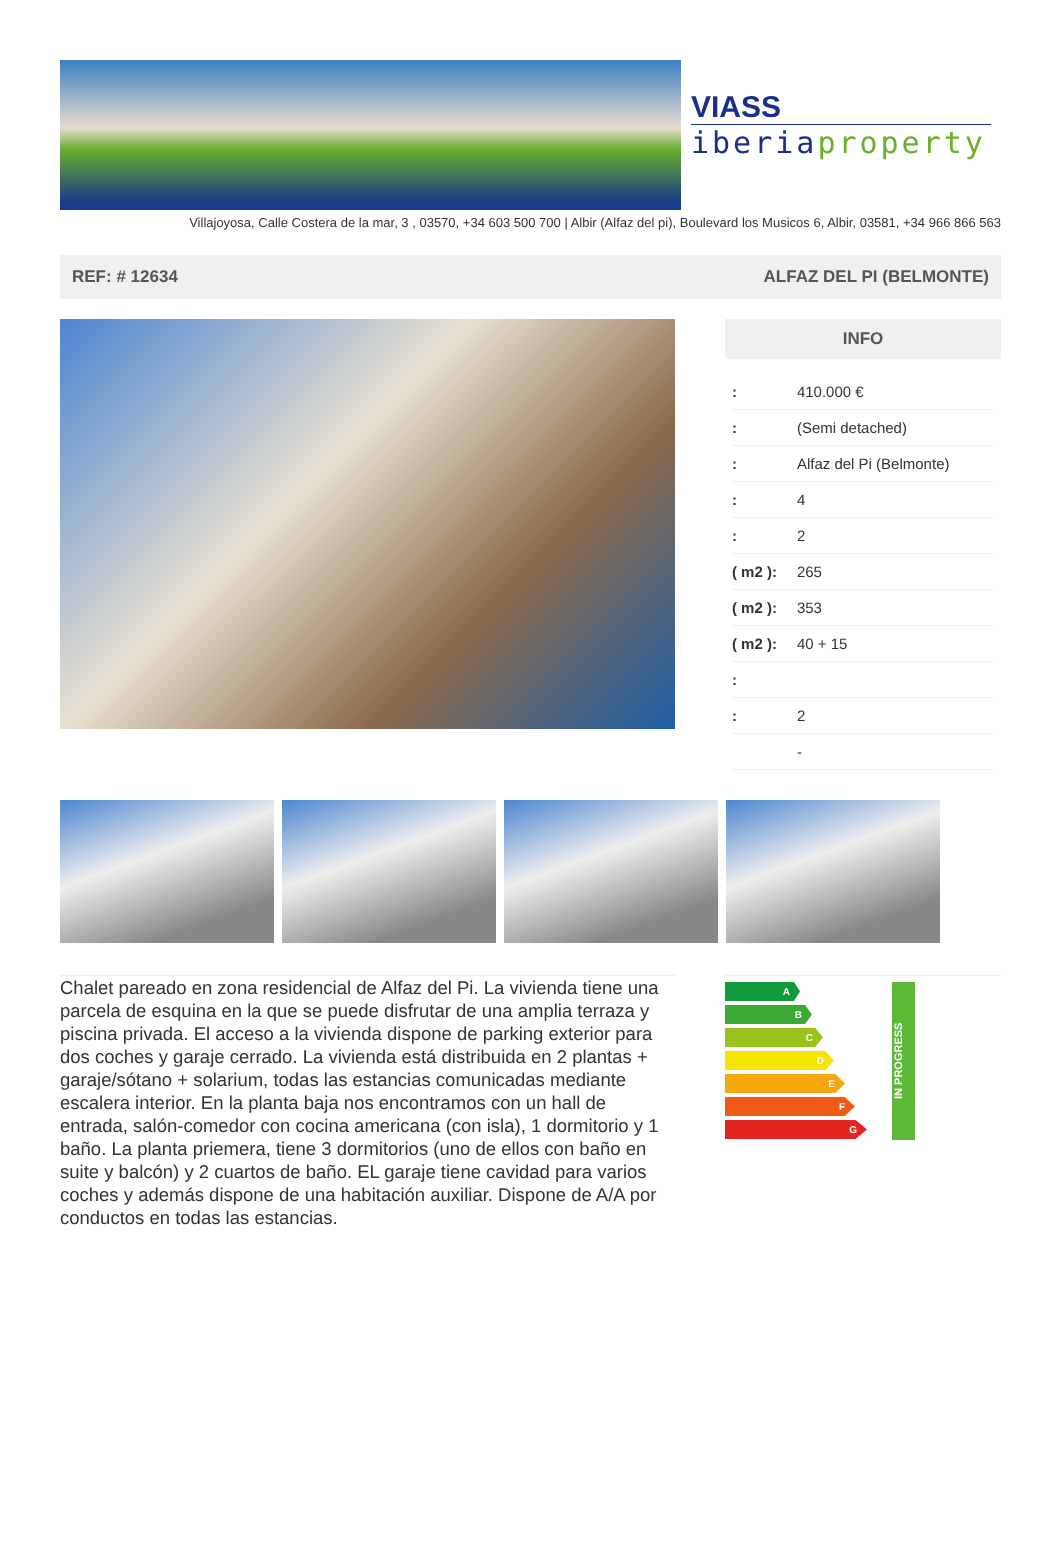VIASS
iberiaproperty
Villajoyosa, Calle Costera de la mar, 3 , 03570, +34 603 500 700 | Albir (Alfaz del pi), Boulevard los Musicos 6, Albir, 03581, +34 966 866 563
REF: # 12634 ALFAZ DEL PI (BELMONTE)
INFO
| : | 410.000 € |
| : | (Semi detached) |
| : | Alfaz del Pi (Belmonte) |
| : | 4 |
| : | 2 |
| ( m2 ): | 265 |
| ( m2 ): | 353 |
| ( m2 ): | 40 + 15 |
| : | |
| : | 2 |
| | - |
Chalet pareado en zona residencial de Alfaz del Pi. La vivienda tiene una parcela de esquina en la que se puede disfrutar de una amplia terraza y piscina privada. El acceso a la vivienda dispone de parking exterior para dos coches y garaje cerrado. La vivienda está distribuida en 2 plantas + garaje/sótano + solarium, todas las estancias comunicadas mediante escalera interior. En la planta baja nos encontramos con un hall de entrada, salón-comedor con cocina americana (con isla), 1 dormitorio y 1 baño. La planta priemera, tiene 3 dormitorios (uno de ellos con baño en suite y balcón) y 2 cuartos de baño. EL garaje tiene cavidad para varios coches y además dispone de una habitación auxiliar. Dispone de A/A por conductos en todas las estancias.
A
B
C
D
E
F
G
IN PROGRESS